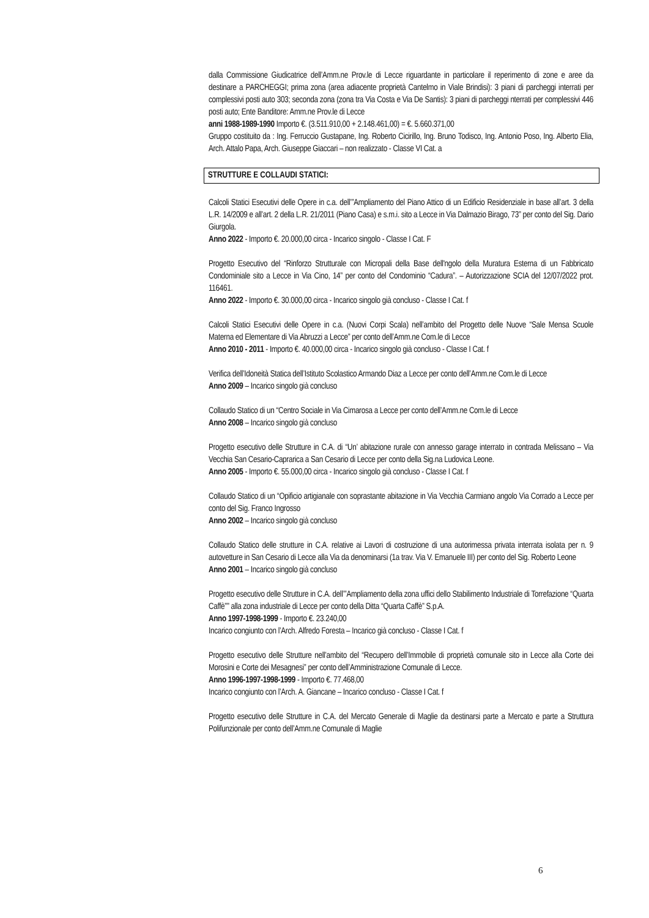dalla Commissione Giudicatrice dell’Amm.ne Prov.le di Lecce riguardante in particolare il reperimento di zone e aree da destinare a PARCHEGGI; prima zona (area adiacente proprietà Cantelmo in Viale Brindisi): 3 piani di parcheggi interrati per complessivi posti auto 303; seconda zona (zona tra Via Costa e Via De Santis): 3 piani di parcheggi nterrati per complessivi 446 posti auto; Ente Banditore: Amm.ne Prov.le di Lecce
anni 1988-1989-1990 Importo €. (3.511.910,00 + 2.148.461,00) = €. 5.660.371,00
Gruppo costituito da : Ing. Ferruccio Gustapane, Ing. Roberto Cicirillo, Ing. Bruno Todisco, Ing. Antonio Poso, Ing. Alberto Elia, Arch. Attalo Papa, Arch. Giuseppe Giaccari – non realizzato - Classe VI Cat. a
STRUTTURE E COLLAUDI STATICI:
Calcoli Statici Esecutivi delle Opere in c.a. dell’”Ampliamento del Piano Attico di un Edificio Residenziale in base all’art. 3 della L.R. 14/2009 e all’art. 2 della L.R. 21/2011 (Piano Casa) e s.m.i. sito a Lecce in Via Dalmazio Birago, 73” per conto del Sig. Dario Giurgola.
Anno 2022 - Importo €. 20.000,00 circa - Incarico singolo - Classe I Cat. F
Progetto Esecutivo del “Rinforzo Strutturale con Micropali della Base dell'ngolo della Muratura Esterna di un Fabbricato Condominiale sito a Lecce in Via Cino, 14” per conto del Condominio “Cadura”. – Autorizzazione SCIA del 12/07/2022 prot. 116461.
Anno 2022 - Importo €. 30.000,00 circa - Incarico singolo già concluso - Classe I Cat. f
Calcoli Statici Esecutivi delle Opere in c.a. (Nuovi Corpi Scala) nell’ambito del Progetto delle Nuove “Sale Mensa Scuole Materna ed Elementare di Via Abruzzi a Lecce” per conto dell’Amm.ne Com.le di Lecce
Anno 2010 - 2011 - Importo €. 40.000,00 circa - Incarico singolo già concluso - Classe I Cat. f
Verifica dell’Idoneità Statica dell’Istituto Scolastico Armando Diaz a Lecce per conto dell’Amm.ne Com.le di Lecce
Anno 2009 – Incarico singolo già concluso
Collaudo Statico di un “Centro Sociale in Via Cimarosa a Lecce per conto dell’Amm.ne Com.le di Lecce
Anno 2008 – Incarico singolo già concluso
Progetto esecutivo delle Strutture in C.A. di “Un’ abitazione rurale con annesso garage interrato in contrada Melissano – Via Vecchia San Cesario-Caprarica a San Cesario di Lecce per conto della Sig.na Ludovica Leone.
Anno 2005 - Importo €. 55.000,00 circa - Incarico singolo già concluso - Classe I Cat. f
Collaudo Statico di un “Opificio artigianale con soprastante abitazione in Via Vecchia Carmiano angolo Via Corrado a Lecce per conto del Sig. Franco Ingrosso
Anno 2002 – Incarico singolo già concluso
Collaudo Statico delle strutture in C.A. relative ai Lavori di costruzione di una autorimessa privata interrata isolata per n. 9 autovetture in San Cesario di Lecce alla Via da denominarsi (1a trav. Via V. Emanuele III) per conto del Sig. Roberto Leone
Anno 2001 – Incarico singolo già concluso
Progetto esecutivo delle Strutture in C.A. dell’”Ampliamento della zona uffici dello Stabilimento Industriale di Torrefazione “Quarta Caffè”” alla zona industriale di Lecce per conto della Ditta “Quarta Caffè” S.p.A.
Anno 1997-1998-1999 - Importo €. 23.240,00
Incarico congiunto con l’Arch. Alfredo Foresta – Incarico già concluso - Classe I Cat. f
Progetto esecutivo delle Strutture nell’ambito del “Recupero dell’Immobile di proprietà comunale sito in Lecce alla Corte dei Morosini e Corte dei Mesagnesi” per conto dell’Amministrazione Comunale di Lecce.
Anno 1996-1997-1998-1999 - Importo €. 77.468,00
Incarico congiunto con l’Arch. A. Giancane – Incarico concluso - Classe I Cat. f
Progetto esecutivo delle Strutture in C.A. del Mercato Generale di Maglie da destinarsi parte a Mercato e parte a Struttura Polifunzionale per conto dell’Amm.ne Comunale di Maglie
6